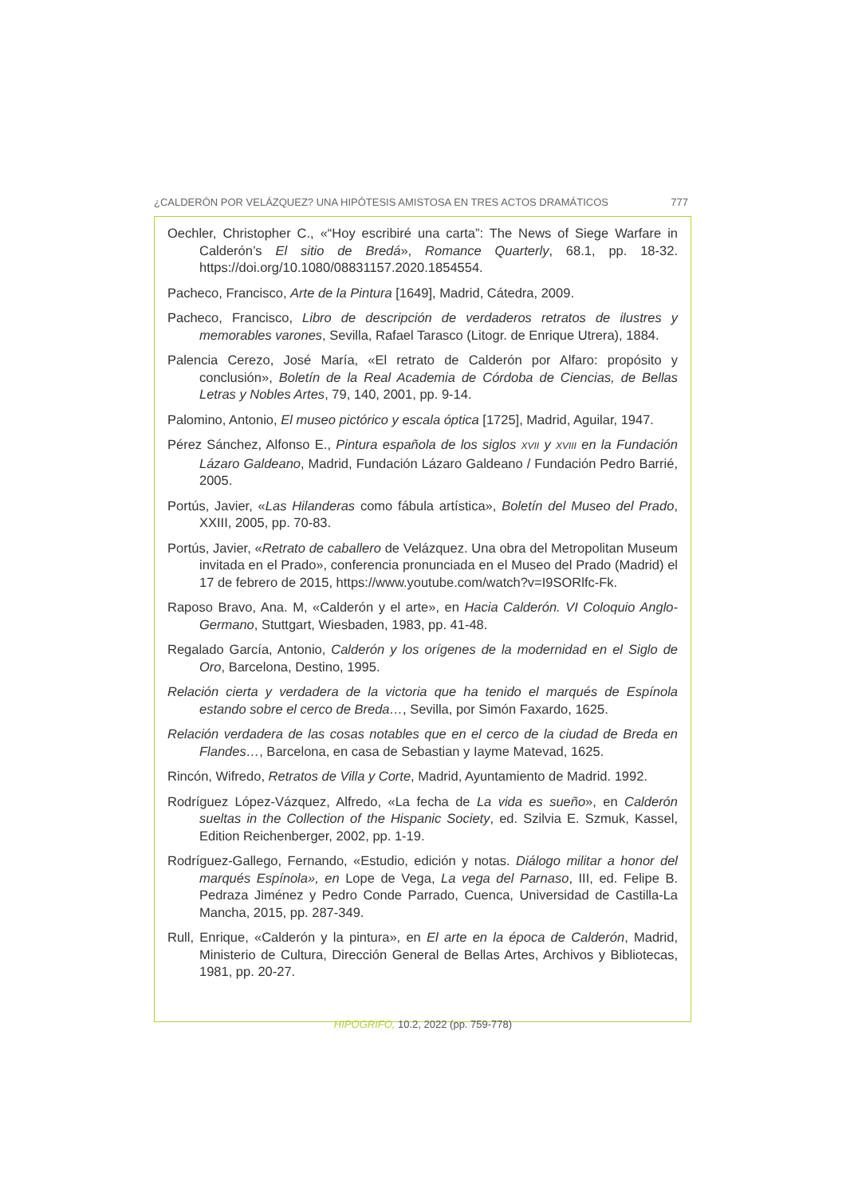¿CALDERÓN POR VELÁZQUEZ? UNA HIPÓTESIS AMISTOSA EN TRES ACTOS DRAMÁTICOS 777
Oechler, Christopher C., «“Hoy escribiré una carta”: The News of Siege Warfare in Calderón’s El sitio de Bredá», Romance Quarterly, 68.1, pp. 18-32. https://doi.org/10.1080/08831157.2020.1854554.
Pacheco, Francisco, Arte de la Pintura [1649], Madrid, Cátedra, 2009.
Pacheco, Francisco, Libro de descripción de verdaderos retratos de ilustres y memorables varones, Sevilla, Rafael Tarasco (Litogr. de Enrique Utrera), 1884.
Palencia Cerezo, José María, «El retrato de Calderón por Alfaro: propósito y conclusión», Boletín de la Real Academia de Córdoba de Ciencias, de Bellas Letras y Nobles Artes, 79, 140, 2001, pp. 9-14.
Palomino, Antonio, El museo pictórico y escala óptica [1725], Madrid, Aguilar, 1947.
Pérez Sánchez, Alfonso E., Pintura española de los siglos XVII y XVIII en la Fundación Lázaro Galdeano, Madrid, Fundación Lázaro Galdeano / Fundación Pedro Barrié, 2005.
Portús, Javier, «Las Hilanderas como fábula artística», Boletín del Museo del Prado, XXIII, 2005, pp. 70-83.
Portús, Javier, «Retrato de caballero de Velázquez. Una obra del Metropolitan Museum invitada en el Prado», conferencia pronunciada en el Museo del Prado (Madrid) el 17 de febrero de 2015, https://www.youtube.com/watch?v=I9SORlfc-Fk.
Raposo Bravo, Ana. M, «Calderón y el arte», en Hacia Calderón. VI Coloquio Anglo-Germano, Stuttgart, Wiesbaden, 1983, pp. 41-48.
Regalado García, Antonio, Calderón y los orígenes de la modernidad en el Siglo de Oro, Barcelona, Destino, 1995.
Relación cierta y verdadera de la victoria que ha tenido el marqués de Espínola estando sobre el cerco de Breda…, Sevilla, por Simón Faxardo, 1625.
Relación verdadera de las cosas notables que en el cerco de la ciudad de Breda en Flandes…, Barcelona, en casa de Sebastian y Iayme Matevad, 1625.
Rincón, Wifredo, Retratos de Villa y Corte, Madrid, Ayuntamiento de Madrid. 1992.
Rodríguez López-Vázquez, Alfredo, «La fecha de La vida es sueño», en Calderón sueltas in the Collection of the Hispanic Society, ed. Szilvia E. Szmuk, Kassel, Edition Reichenberger, 2002, pp. 1-19.
Rodríguez-Gallego, Fernando, «Estudio, edición y notas. Diálogo militar a honor del marqués Espínola», en Lope de Vega, La vega del Parnaso, III, ed. Felipe B. Pedraza Jiménez y Pedro Conde Parrado, Cuenca, Universidad de Castilla-La Mancha, 2015, pp. 287-349.
Rull, Enrique, «Calderón y la pintura», en El arte en la época de Calderón, Madrid, Ministerio de Cultura, Dirección General de Bellas Artes, Archivos y Bibliotecas, 1981, pp. 20-27.
HIPOGRIFO, 10.2, 2022 (pp. 759-778)